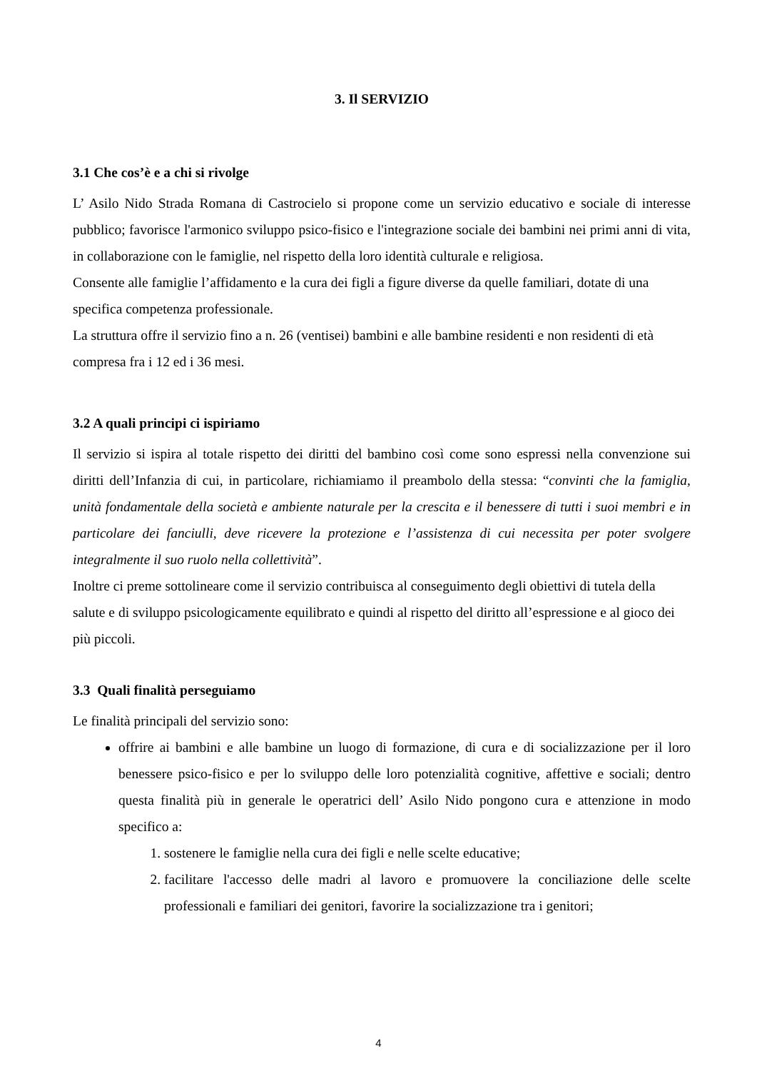3. Il SERVIZIO
3.1 Che cos’è e a chi si rivolge
L’ Asilo Nido Strada Romana di Castrocielo si propone come un servizio educativo e sociale di interesse pubblico; favorisce l'armonico sviluppo psico-fisico e l'integrazione sociale dei bambini nei primi anni di vita, in collaborazione con le famiglie, nel rispetto della loro identità culturale e religiosa.
Consente alle famiglie l’affidamento e la cura dei figli a figure diverse da quelle familiari, dotate di una specifica competenza professionale.
La struttura offre il servizio fino a n. 26 (ventisei) bambini e alle bambine residenti e non residenti di età compresa fra i 12 ed i 36 mesi.
3.2 A quali principi ci ispiriamo
Il servizio si ispira al totale rispetto dei diritti del bambino così come sono espressi nella convenzione sui diritti dell’Infanzia di cui, in particolare, richiamiamo il preambolo della stessa: “convinti che la famiglia, unità fondamentale della società e ambiente naturale per la crescita e il benessere di tutti i suoi membri e in particolare dei fanciulli, deve ricevere la protezione e l’assistenza di cui necessita per poter svolgere integralmente il suo ruolo nella collettività”.
Inoltre ci preme sottolineare come il servizio contribuisca al conseguimento degli obiettivi di tutela della salute e di sviluppo psicologicamente equilibrato e quindi al rispetto del diritto all’espressione e al gioco dei più piccoli.
3.3 Quali finalità perseguiamo
Le finalità principali del servizio sono:
offrire ai bambini e alle bambine un luogo di formazione, di cura e di socializzazione per il loro benessere psico-fisico e per lo sviluppo delle loro potenzialità cognitive, affettive e sociali; dentro questa finalità più in generale le operatrici dell’ Asilo Nido pongono cura e attenzione in modo specifico a:
1. sostenere le famiglie nella cura dei figli e nelle scelte educative;
2. facilitare l'accesso delle madri al lavoro e promuovere la conciliazione delle scelte professionali e familiari dei genitori, favorire la socializzazione tra i genitori;
4